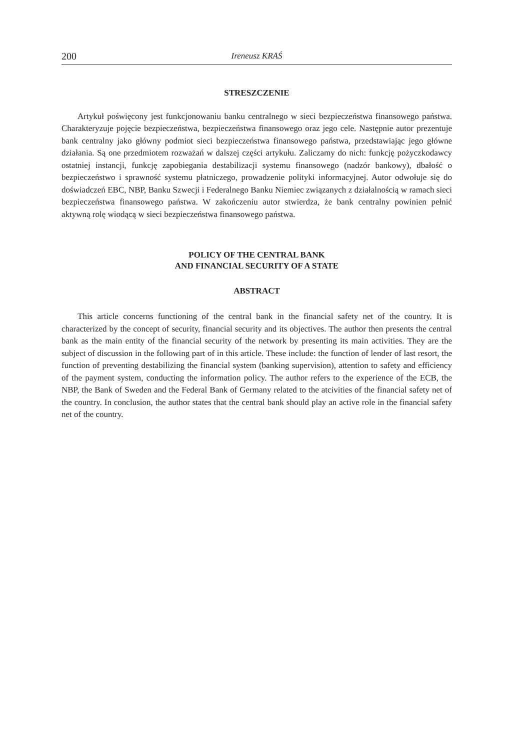200 Ireneusz KRAŚ
STRESZCZENIE
Artykuł poświęcony jest funkcjonowaniu banku centralnego w sieci bezpieczeństwa finansowego państwa. Charakteryzuje pojęcie bezpieczeństwa, bezpieczeństwa finansowego oraz jego cele. Następnie autor prezentuje bank centralny jako główny podmiot sieci bezpieczeństwa finansowego państwa, przedstawiając jego główne działania. Są one przedmiotem rozważań w dalszej części artykułu. Zaliczamy do nich: funkcję pożyczkodawcy ostatniej instancji, funkcję zapobiegania destabilizacji systemu finansowego (nadzór bankowy), dbałość o bezpieczeństwo i sprawność systemu płatniczego, prowadzenie polityki informacyjnej. Autor odwołuje się do doświadczeń EBC, NBP, Banku Szwecji i Federalnego Banku Niemiec związanych z działalnością w ramach sieci bezpieczeństwa finansowego państwa. W zakończeniu autor stwierdza, że bank centralny powinien pełnić aktywną rolę wiodącą w sieci bezpieczeństwa finansowego państwa.
POLICY OF THE CENTRAL BANK
AND FINANCIAL SECURITY OF A STATE
ABSTRACT
This article concerns functioning of the central bank in the financial safety net of the country. It is characterized by the concept of security, financial security and its objectives. The author then presents the central bank as the main entity of the financial security of the network by presenting its main activities. They are the subject of discussion in the following part of in this article. These include: the function of lender of last resort, the function of preventing destabilizing the financial system (banking supervision), attention to safety and efficiency of the payment system, conducting the information policy. The author refers to the experience of the ECB, the NBP, the Bank of Sweden and the Federal Bank of Germany related to the atcivities of the financial safety net of the country. In conclusion, the author states that the central bank should play an active role in the financial safety net of the country.